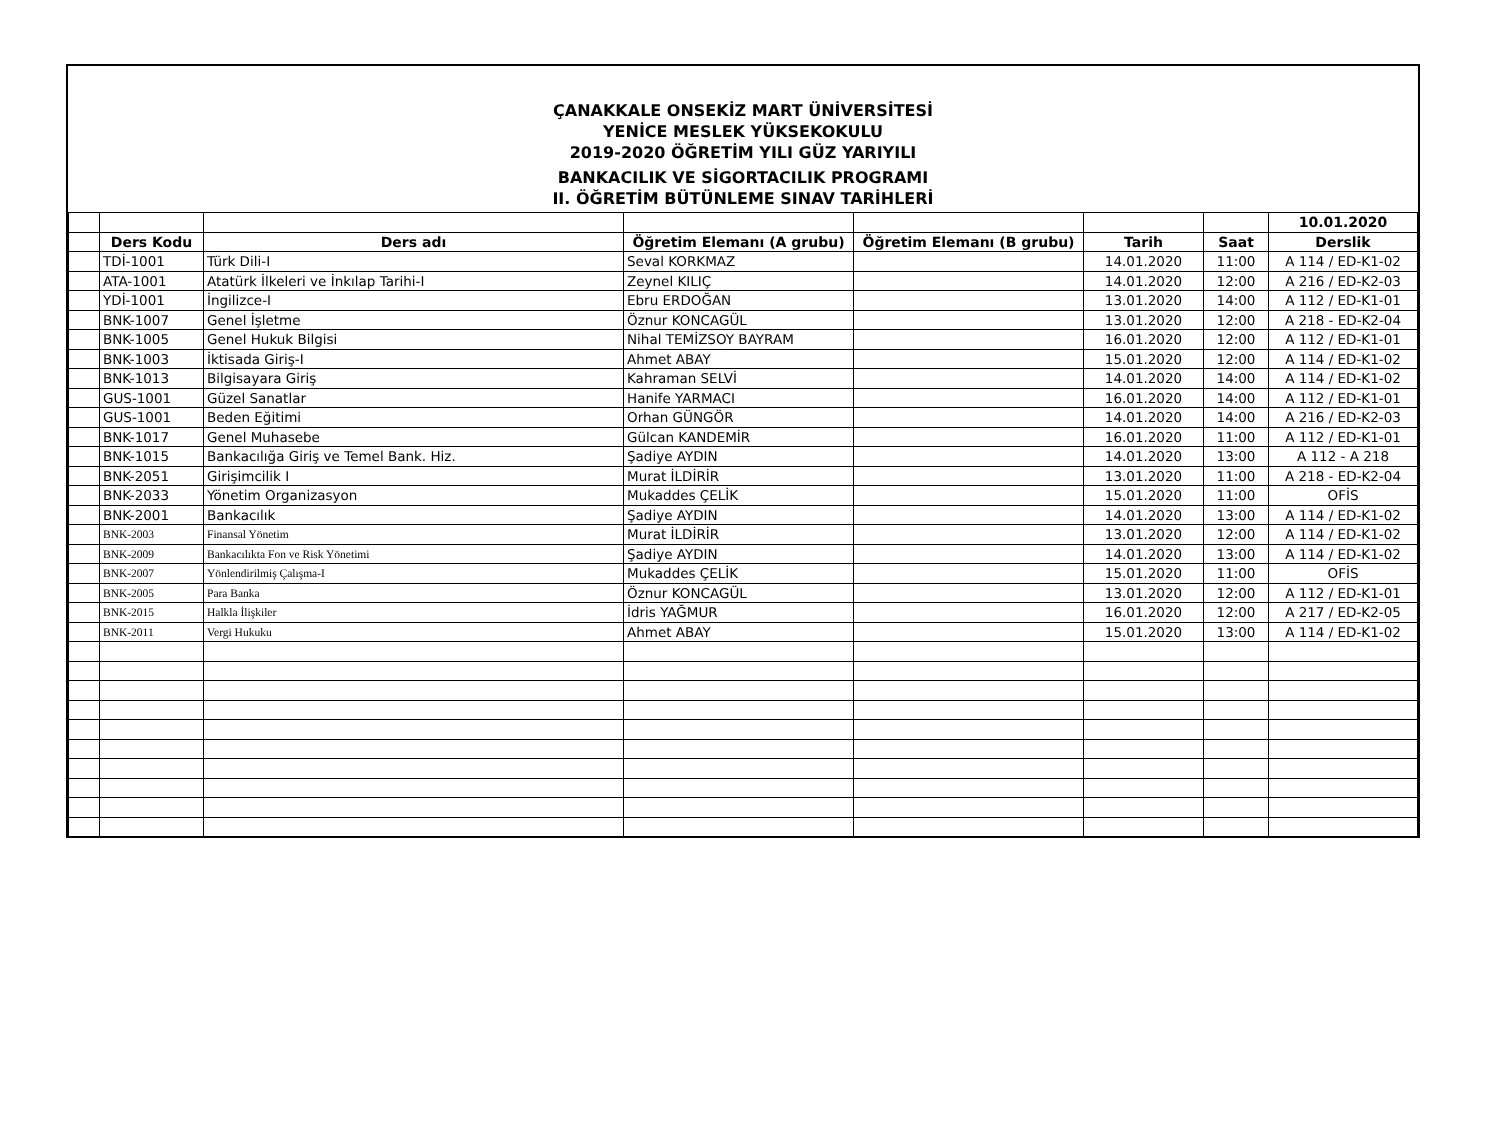ÇANAKKALE ONSEKİZ MART ÜNİVERSİTESİ
YENİCE MESLEK YÜKSEKOKULU
2019-2020 ÖĞRETİM YILI GÜZ YARIYILI
BANKACILIK VE SİGORTACILIK PROGRAMI
II. ÖĞRETİM BÜTÜNLEME SINAV TARİHLERİ
| | | | | | | | 10.01.2020 |
| | Ders Kodu | Ders adı | Öğretim Elemanı (A grubu) | Öğretim Elemanı (B grubu) | Tarih | Saat | Derslik |
| | TDİ-1001 | Türk Dili-I | Seval KORKMAZ | | 14.01.2020 | 11:00 | A 114 / ED-K1-02 |
| | ATA-1001 | Atatürk İlkeleri ve İnkılap Tarihi-I | Zeynel KILIÇ | | 14.01.2020 | 12:00 | A 216 / ED-K2-03 |
| | YDİ-1001 | İngilizce-I | Ebru ERDOĞAN | | 13.01.2020 | 14:00 | A 112 / ED-K1-01 |
| | BNK-1007 | Genel İşletme | Öznur KONCAGÜL | | 13.01.2020 | 12:00 | A 218 - ED-K2-04 |
| | BNK-1005 | Genel Hukuk Bilgisi | Nihal TEMİZSOY BAYRAM | | 16.01.2020 | 12:00 | A 112 / ED-K1-01 |
| | BNK-1003 | İktisada Giriş-I | Ahmet ABAY | | 15.01.2020 | 12:00 | A 114 / ED-K1-02 |
| | BNK-1013 | Bilgisayara Giriş | Kahraman SELVİ | | 14.01.2020 | 14:00 | A 114 / ED-K1-02 |
| | GUS-1001 | Güzel Sanatlar | Hanife YARMACI | | 16.01.2020 | 14:00 | A 112 / ED-K1-01 |
| | GUS-1001 | Beden Eğitimi | Orhan GÜNGÖR | | 14.01.2020 | 14:00 | A 216 / ED-K2-03 |
| | BNK-1017 | Genel Muhasebe | Gülcan KANDEMİR | | 16.01.2020 | 11:00 | A 112 / ED-K1-01 |
| | BNK-1015 | Bankacılığa Giriş ve Temel Bank. Hiz. | Şadiye AYDIN | | 14.01.2020 | 13:00 | A 112 - A 218 |
| | BNK-2051 | Girişimcilik I | Murat İLDİRİR | | 13.01.2020 | 11:00 | A 218 - ED-K2-04 |
| | BNK-2033 | Yönetim Organizasyon | Mukaddes ÇELİK | | 15.01.2020 | 11:00 | OFİS |
| | BNK-2001 | Bankacılık | Şadiye AYDIN | | 14.01.2020 | 13:00 | A 114 / ED-K1-02 |
| | BNK-2003 | Finansal Yönetim | Murat İLDİRİR | | 13.01.2020 | 12:00 | A 114 / ED-K1-02 |
| | BNK-2009 | Bankacılıkta Fon ve Risk Yönetimi | Şadiye AYDIN | | 14.01.2020 | 13:00 | A 114 / ED-K1-02 |
| | BNK-2007 | Yönlendirilmiş Çalışma-I | Mukaddes ÇELİK | | 15.01.2020 | 11:00 | OFİS |
| | BNK-2005 | Para Banka | Öznur KONCAGÜL | | 13.01.2020 | 12:00 | A 112 / ED-K1-01 |
| | BNK-2015 | Halkla İlişkiler | İdris YAĞMUR | | 16.01.2020 | 12:00 | A 217 / ED-K2-05 |
| | BNK-2011 | Vergi Hukuku | Ahmet ABAY | | 15.01.2020 | 13:00 | A 114 / ED-K1-02 |